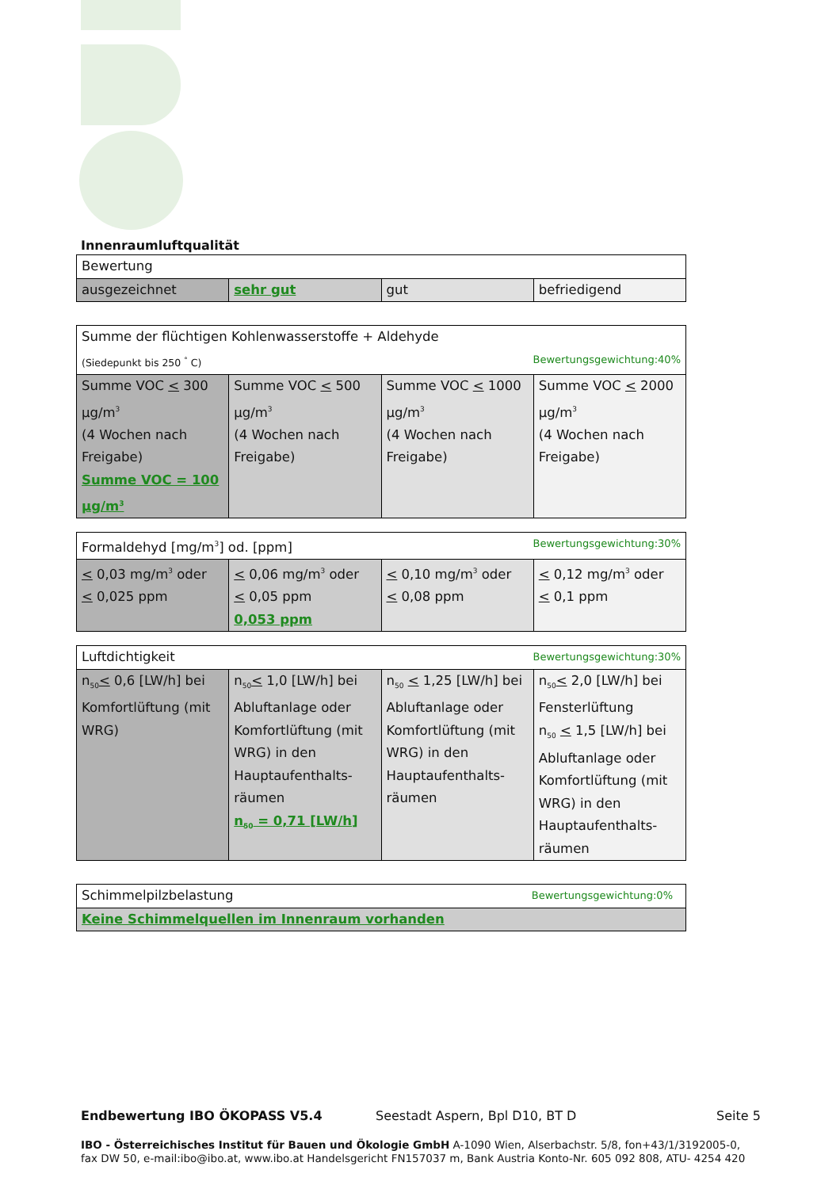Innenraumluftqualität
| Bewertung | | | |
| ausgezeichnet | sehr gut | gut | befriedigend |
| Summe der flüchtigen Kohlenwasserstoffe + Aldehyde (Siedepunkt bis 250 <sup>°</sup> C) Bewertungsgewichtung:40% | | | |
| Summe VOC < 300 µg/m<sup>3</sup> (4 Wochen nach Freigabe) Summe VOC = 100 µg/m<sup>3</sup> | Summe VOC < 500 µg/m<sup>3</sup> (4 Wochen nach Freigabe) | Summe VOC < 1000 µg/m<sup>3</sup> (4 Wochen nach Freigabe) | Summe VOC < 2000 µg/m<sup>3</sup> (4 Wochen nach Freigabe) |
| Formaldehyd [mg/m<sup>3</sup>] od. [ppm] Bewertungsgewichtung:30% | | | |
| < 0,03 mg/m<sup>3</sup> oder < 0,025 ppm | < 0,06 mg/m<sup>3</sup> oder < 0,05 ppm 0,053 ppm | < 0,10 mg/m<sup>3</sup> oder < 0,08 ppm | < 0,12 mg/m<sup>3</sup> oder < 0,1 ppm |
| Luftdichtigkeit Bewertungsgewichtung:30% | | | |
| n<sub>50</sub> < 0,6 [LW/h] bei Komfortlüftung (mit WRG) | n<sub>50</sub> < 1,0 [LW/h] bei Abluftanlage oder Komfortlüftung (mit WRG) in den Hauptaufenthalts-räumen n<sub>50</sub> = 0,71 [LW/h] | n<sub>50</sub> < 1,25 [LW/h] bei Abluftanlage oder Komfortlüftung (mit WRG) in den Hauptaufenthalts-räumen | n<sub>50</sub> < 2,0 [LW/h] bei Fensterlüftung n<sub>50</sub> < 1,5 [LW/h] bei Abluftanlage oder Komfortlüftung (mit WRG) in den Hauptaufenthalts-räumen |
| Schimmelpilzbelastung Bewertungsgewichtung:0% |
| Keine Schimmelquellen im Innenraum vorhanden |
Endbewertung IBO ÖKOPASS V5.4 Seestadt Aspern, Bpl D10, BT D Seite 5
IBO - Österreichisches Institut für Bauen und Ökologie GmbH A-1090 Wien, Alserbachstr. 5/8, fon+43/1/3192005-0,
fax DW 50, e-mail:ibo@ibo.at, www.ibo.at Handelsgericht FN157037 m, Bank Austria Konto-Nr. 605 092 808, ATU- 4254 420